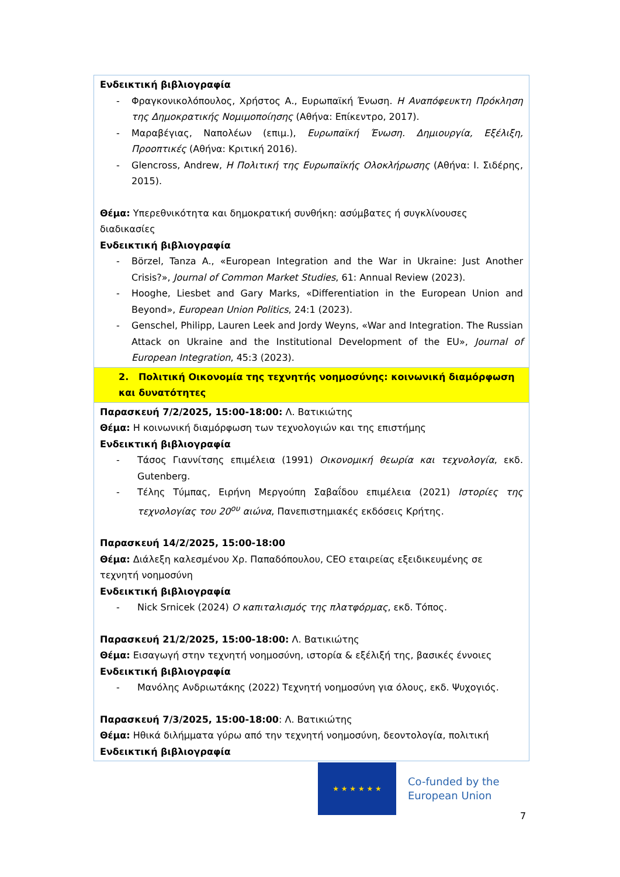| Ενδεικτική βιβλιογραφία - Φραγκονικολόπουλος, Χρήστος Α., Ευρωπαϊκή Ένωση. Η Αναπόφευκτη Πρόκληση της Δημοκρατικής Νομιμοποίησης (Αθήνα: Επίκεντρο, 2017). - Μαραβέγιας, Ναπολέων (επιμ.), Ευρωπαϊκή Ένωση. Δημιουργία, Εξέλιξη, Προοπτικές (Αθήνα: Κριτική 2016). - Glencross, Andrew, Η Πολιτική της Ευρωπαϊκής Ολοκλήρωσης (Αθήνα: Ι. Σιδέρης, 2015). Θέμα: Υπερεθνικότητα και δημοκρατική συνθήκη: ασύμβατες ή συγκλίνουσες διαδικασίες Ενδεικτική βιβλιογραφία - Börzel, Tanza A., «European Integration and the War in Ukraine: Just Another Crisis?», Journal of Common Market Studies , 61: Annual Review (2023). - Hooghe, Liesbet and Gary Marks, «Differentiation in the European Union and Beyond», European Union Politics , 24:1 (2023). - Genschel, Philipp, Lauren Leek and Jordy Weyns, «War and Integration. The Russian Attack on Ukraine and the Institutional Development of the EU», Journal of European Integration , 45:3 (2023). |
| 2. Πολιτική Οικονομία της τεχνητής νοημοσύνης: κοινωνική διαμόρφωση και δυνατότητες |
| Παρασκευή 7/2/2025, 15:00-18:00: Λ. Βατικιώτης Θέμα: Η κοινωνική διαμόρφωση των τεχνολογιών και της επιστήμης Ενδεικτική βιβλιογραφία - Τάσος Γιαννίτσης επιμέλεια (1991) Οικονομική θεωρία και τεχνολογία , εκδ. Gutenberg. - Τέλης Τύμπας, Ειρήνη Μεργούπη Σαβαΐδου επιμέλεια (2021) Ιστορίες της τεχνολογίας του 20<sup>ου</sup> αιώνα , Πανεπιστημιακές εκδόσεις Κρήτης. Παρασκευή 14/2/2025, 15:00-18:00 Θέμα: Διάλεξη καλεσμένου Χρ. Παπαδόπουλου, CEO εταιρείας εξειδικευμένης σε τεχνητή νοημοσύνη Ενδεικτική βιβλιογραφία - Nick Srnicek (2024) Ο καπιταλισμός της πλατφόρμας , εκδ. Τόπος. Παρασκευή 21/2/2025, 15:00-18:00: Λ. Βατικιώτης Θέμα: Εισαγωγή στην τεχνητή νοημοσύνη, ιστορία & εξέλιξή της, βασικές έννοιες Ενδεικτική βιβλιογραφία - Μανόλης Ανδριωτάκης (2022) Τεχνητή νοημοσύνη για όλους, εκδ. Ψυχογιός. Παρασκευή 7/3/2025, 15:00-18:00 : Λ. Βατικιώτης Θέμα: Ηθικά διλήμματα γύρω από την τεχνητή νοημοσύνη, δεοντολογία, πολιτική Ενδεικτική βιβλιογραφία |
★ ★ ★ ★ ★ ★
Co-funded by the
European Union
7